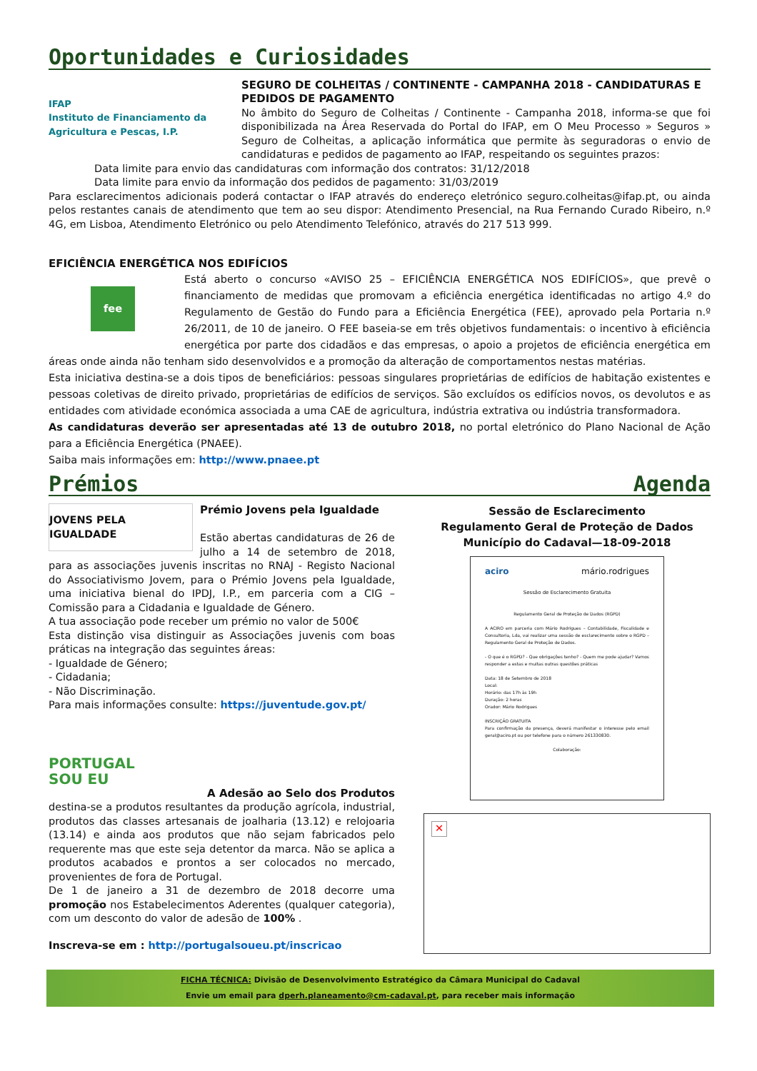Oportunidades e Curiosidades
IFAP
Instituto de Financiamento da Agricultura e Pescas, I.P.
SEGURO DE COLHEITAS / CONTINENTE - CAMPANHA 2018 - CANDIDATURAS E PEDIDOS DE PAGAMENTO
No âmbito do Seguro de Colheitas / Continente - Campanha 2018, informa-se que foi disponibilizada na Área Reservada do Portal do IFAP, em O Meu Processo » Seguros » Seguro de Colheitas, a aplicação informática que permite às seguradoras o envio de candidaturas e pedidos de pagamento ao IFAP, respeitando os seguintes prazos:
Data limite para envio das candidaturas com informação dos contratos: 31/12/2018
Data limite para envio da informação dos pedidos de pagamento: 31/03/2019
Para esclarecimentos adicionais poderá contactar o IFAP através do endereço eletrónico seguro.colheitas@ifap.pt, ou ainda pelos restantes canais de atendimento que tem ao seu dispor: Atendimento Presencial, na Rua Fernando Curado Ribeiro, n.º 4G, em Lisboa, Atendimento Eletrónico ou pelo Atendimento Telefónico, através do 217 513 999.
EFICIÊNCIA ENERGÉTICA NOS EDIFÍCIOS
fee
Está aberto o concurso «AVISO 25 – EFICIÊNCIA ENERGÉTICA NOS EDIFÍCIOS», que prevê o financiamento de medidas que promovam a eficiência energética identificadas no artigo 4.º do Regulamento de Gestão do Fundo para a Eficiência Energética (FEE), aprovado pela Portaria n.º 26/2011, de 10 de janeiro. O FEE baseia-se em três objetivos fundamentais: o incentivo à eficiência energética por parte dos cidadãos e das empresas, o apoio a projetos de eficiência energética em áreas onde ainda não tenham sido desenvolvidos e a promoção da alteração de comportamentos nestas matérias.
Esta iniciativa destina-se a dois tipos de beneficiários: pessoas singulares proprietárias de edifícios de habitação existentes e pessoas coletivas de direito privado, proprietárias de edifícios de serviços. São excluídos os edifícios novos, os devolutos e as entidades com atividade económica associada a uma CAE de agricultura, indústria extrativa ou indústria transformadora.
As candidaturas deverão ser apresentadas até 13 de outubro 2018, no portal eletrónico do Plano Nacional de Ação para a Eficiência Energética (PNAEE).
Saiba mais informações em: http://www.pnaee.pt
Prémios Agenda
JOVENS PELA IGUALDADE
Prémio Jovens pela Igualdade
Estão abertas candidaturas de 26 de julho a 14 de setembro de 2018, para as associações juvenis inscritas no RNAJ - Registo Nacional do Associativismo Jovem, para o Prémio Jovens pela Igualdade, uma iniciativa bienal do IPDJ, I.P., em parceria com a CIG – Comissão para a Cidadania e Igualdade de Género.
A tua associação pode receber um prémio no valor de 500€
Esta distinção visa distinguir as Associações juvenis com boas práticas na integração das seguintes áreas:
- Igualdade de Género;
- Cidadania;
- Não Discriminação.
Para mais informações consulte: https://juventude.gov.pt/
PORTUGAL
SOU EU
A Adesão ao Selo dos Produtos
destina-se a produtos resultantes da produção agrícola, industrial, produtos das classes artesanais de joalharia (13.12) e relojoaria (13.14) e ainda aos produtos que não sejam fabricados pelo requerente mas que este seja detentor da marca. Não se aplica a produtos acabados e prontos a ser colocados no mercado, provenientes de fora de Portugal.
De 1 de janeiro a 31 de dezembro de 2018 decorre uma promoção nos Estabelecimentos Aderentes (qualquer categoria), com um desconto do valor de adesão de 100% .
Inscreva-se em : http://portugalsoueu.pt/inscricao
Sessão de Esclarecimento
Regulamento Geral de Proteção de Dados
Município do Cadaval—18-09-2018
aciro mário.rodrigues
Sessão de Esclarecimento Gratuita
Regulamento Geral de Proteção de Dados (RGPD)
A ACIRO em parceria com Mário Rodrigues – Contabilidade, Fiscalidade e Consultoria, Lda, vai realizar uma sessão de esclarecimento sobre o RGPD – Regulamento Geral de Proteção de Dados.
- O que é o RGPD? - Que obrigações tenho? - Quem me pode ajudar? Vamos responder a estas e muitas outras questões práticas
Data: 18 de Setembro de 2018
Local:
Horário: das 17h às 19h
Duração: 2 horas
Orador: Mário Rodrigues
INSCRIÇÃO GRATUITA
Para confirmação da presença, deverá manifestar o interesse pelo email geral@aciro.pt ou por telefone para o número 261330830.
Colaboração:
✕
FICHA TÉCNICA: Divisão de Desenvolvimento Estratégico da Câmara Municipal do Cadaval
Envie um email para dperh.planeamento@cm-cadaval.pt, para receber mais informação